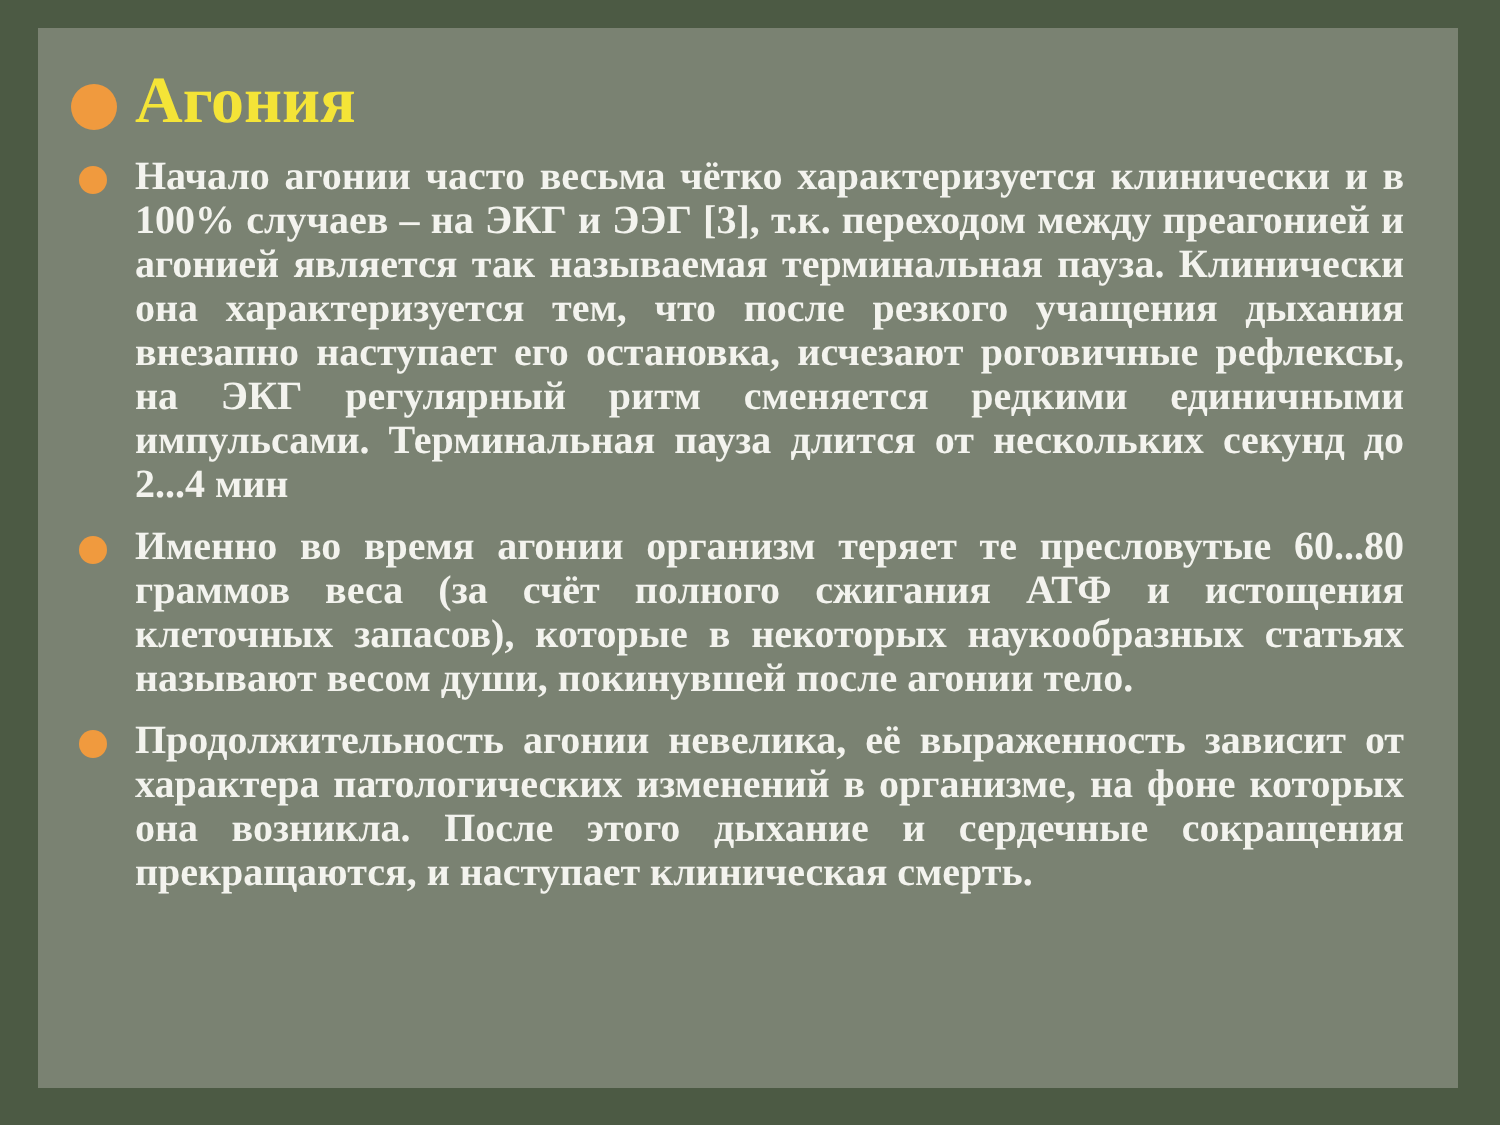Агония
Начало агонии часто весьма чётко характеризуется клинически и в 100% случаев – на ЭКГ и ЭЭГ [3], т.к. переходом между преагонией и агонией является так называемая терминальная пауза. Клинически она характеризуется тем, что после резкого учащения дыхания внезапно наступает его остановка, исчезают роговичные рефлексы, на ЭКГ регулярный ритм сменяется редкими единичными импульсами. Терминальная пауза длится от нескольких секунд до 2...4 мин
Именно во время агонии организм теряет те пресловутые 60...80 граммов веса (за счёт полного сжигания АТФ и истощения клеточных запасов), которые в некоторых наукообразных статьях называют весом души, покинувшей после агонии тело.
Продолжительность агонии невелика, её выраженность зависит от характера патологических изменений в организме, на фоне которых она возникла. После этого дыхание и сердечные сокращения прекращаются, и наступает клиническая смерть.